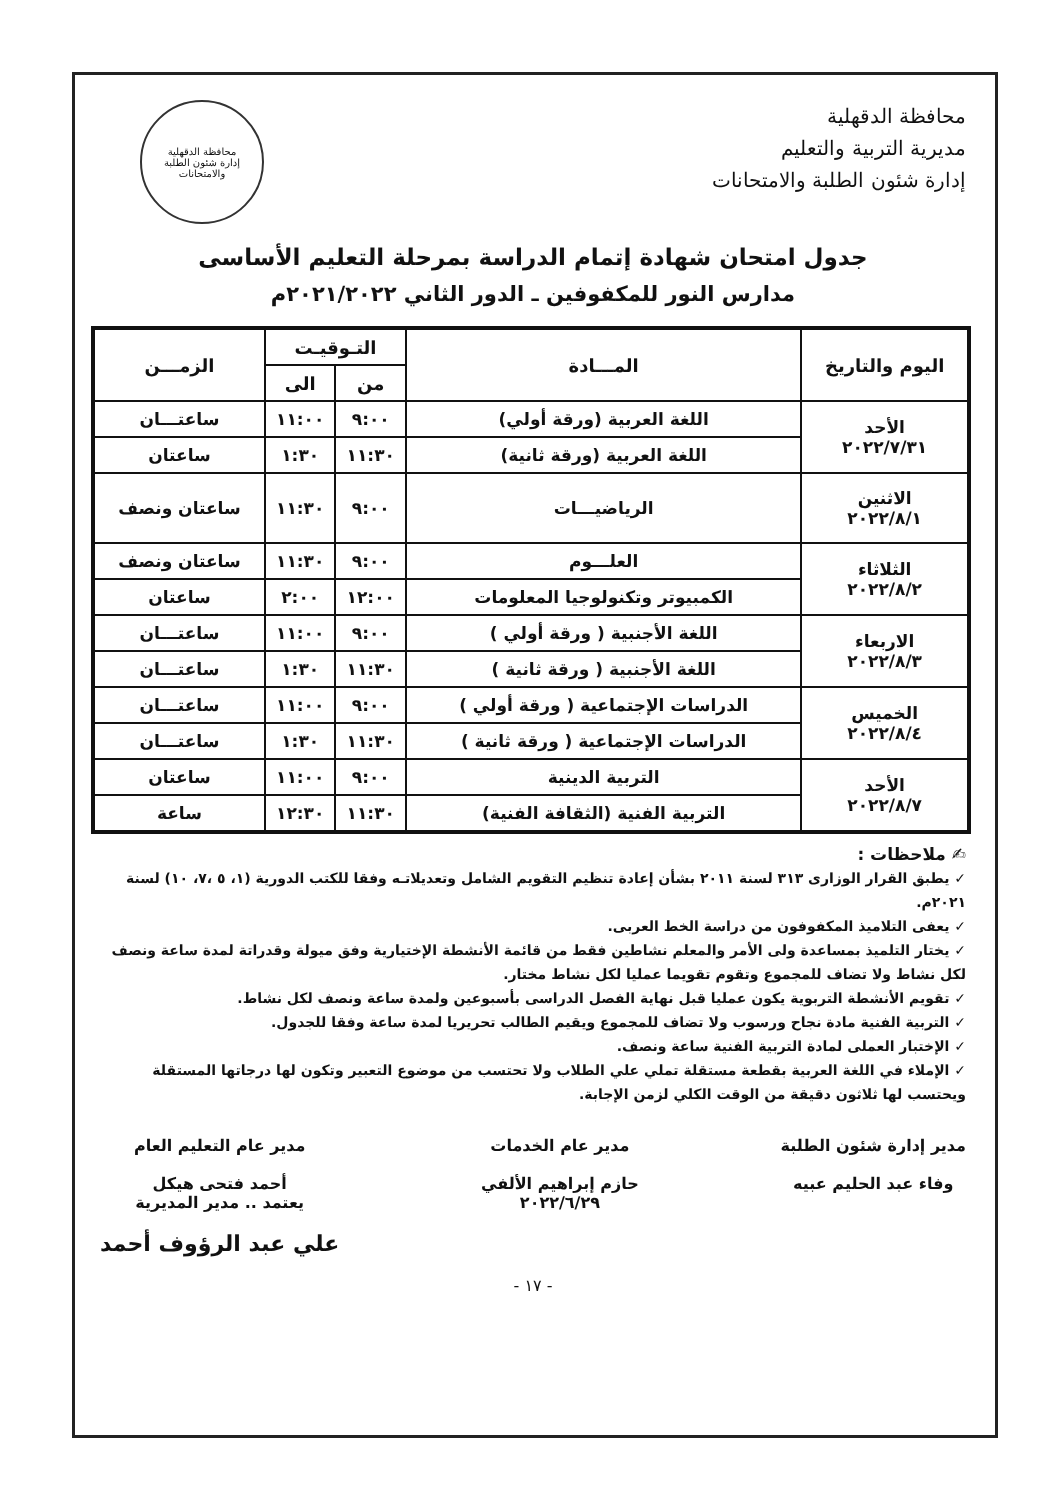محافظة الدقهلية
مديرية التربية والتعليم
إدارة شئون الطلبة والامتحانات
محافظة الدقهلية
إدارة شئون الطلبة والامتحانات
جدول امتحان شهادة إتمام الدراسة بمرحلة التعليم الأساسى
مدارس النور للمكفوفين ـ الدور الثاني ٢٠٢١/٢٠٢٢م
| اليوم والتاريخ | المـــادة | التـوقيـت | | الزمـــن |
| --- | --- | --- | --- | --- |
| | | من | الى | |
| الأحد ٢٠٢٢/٧/٣١ | اللغة العربية (ورقة أولي) | ٩:٠٠ | ١١:٠٠ | ساعتـــان |
| | اللغة العربية (ورقة ثانية) | ١١:٣٠ | ١:٣٠ | ساعتان |
| الاثنين ٢٠٢٢/٨/١ | الرياضيـــات | ٩:٠٠ | ١١:٣٠ | ساعتان ونصف |
| الثلاثاء ٢٠٢٢/٨/٢ | العلـــوم | ٩:٠٠ | ١١:٣٠ | ساعتان ونصف |
| | الكمبيوتر وتكنولوجيا المعلومات | ١٢:٠٠ | ٢:٠٠ | ساعتان |
| الاربعاء ٢٠٢٢/٨/٣ | اللغة الأجنبية ( ورقة أولي ) | ٩:٠٠ | ١١:٠٠ | ساعتـــان |
| | اللغة الأجنبية ( ورقة ثانية ) | ١١:٣٠ | ١:٣٠ | ساعتـــان |
| الخميس ٢٠٢٢/٨/٤ | الدراسات الإجتماعية ( ورقة أولي ) | ٩:٠٠ | ١١:٠٠ | ساعتـــان |
| | الدراسات الإجتماعية ( ورقة ثانية ) | ١١:٣٠ | ١:٣٠ | ساعتـــان |
| الأحد ٢٠٢٢/٨/٧ | التربية الدينية | ٩:٠٠ | ١١:٠٠ | ساعتان |
| | التربية الفنية (الثقافة الفنية) | ١١:٣٠ | ١٢:٣٠ | ساعة |
✍ ملاحظات :
✓ يطبق القرار الوزارى ٣١٣ لسنة ٢٠١١ بشأن إعادة تنظيم التقويم الشامل وتعديلاتـه وفقا للكتب الدورية (١، ٥ ،٧، ١٠) لسنة ٢٠٢١م.
✓ يعفى التلاميذ المكفوفون من دراسة الخط العربى.
✓ يختار التلميذ بمساعدة ولى الأمر والمعلم نشاطين فقط من قائمة الأنشطة الإختيارية وفق ميولة وقدراتة لمدة ساعة ونصف لكل نشاط ولا تضاف للمجموع وتقوم تقويما عمليا لكل نشاط مختار.
✓ تقويم الأنشطة التربوية يكون عمليا قبل نهاية الفصل الدراسى بأسبوعين ولمدة ساعة ونصف لكل نشاط.
✓ التربية الفنية مادة نجاح ورسوب ولا تضاف للمجموع ويقيم الطالب تحريريا لمدة ساعة وفقا للجدول.
✓ الإختبار العملى لمادة التربية الفنية ساعة ونصف.
✓ الإملاء في اللغة العربية بقطعة مستقلة تملي علي الطلاب ولا تحتسب من موضوع التعبير وتكون لها درجاتها المستقلة ويحتسب لها ثلاثون دقيقة من الوقت الكلي لزمن الإجابة.
مدير إدارة شئون الطلبة
وفاء عبد الحليم عبيه
مدير عام الخدمات
حازم إبراهيم الألفي
٢٠٢٢/٦/٢٩
مدير عام التعليم العام
أحمد فتحى هيكل
يعتمد .. مدير المديرية
علي عبد الرؤوف أحمد
- ١٧ -